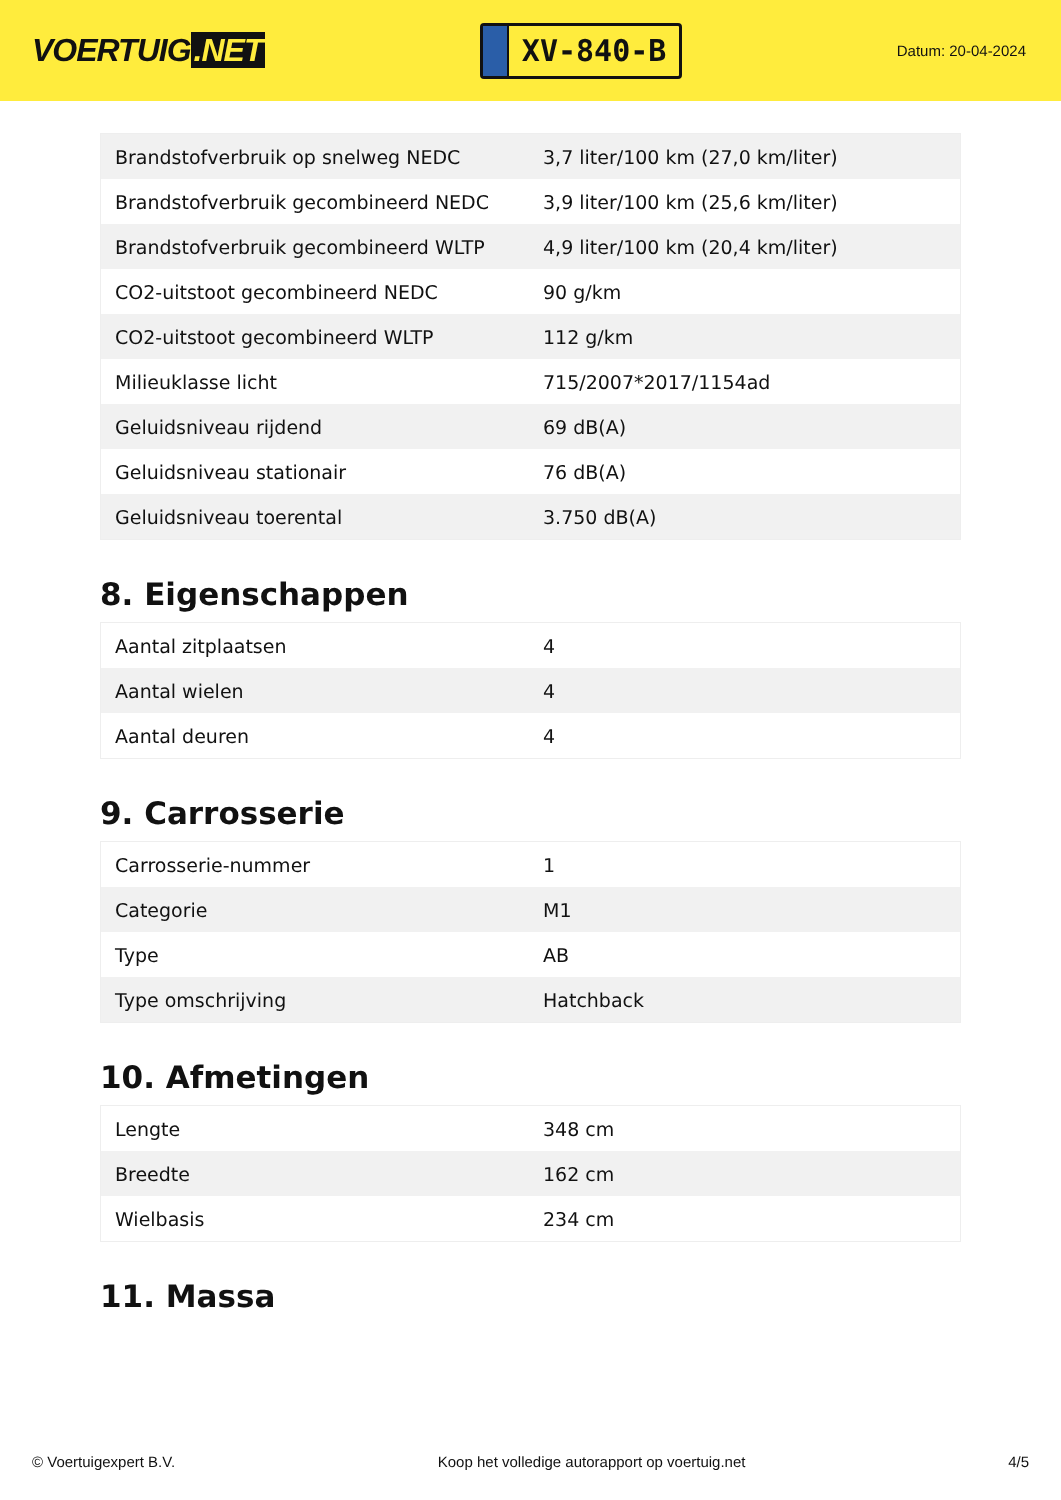VOERTUIG.NET
XV-840-B
Datum: 20-04-2024
| Brandstofverbruik op snelweg NEDC | 3,7 liter/100 km (27,0 km/liter) |
| Brandstofverbruik gecombineerd NEDC | 3,9 liter/100 km (25,6 km/liter) |
| Brandstofverbruik gecombineerd WLTP | 4,9 liter/100 km (20,4 km/liter) |
| CO2-uitstoot gecombineerd NEDC | 90 g/km |
| CO2-uitstoot gecombineerd WLTP | 112 g/km |
| Milieuklasse licht | 715/2007*2017/1154ad |
| Geluidsniveau rijdend | 69 dB(A) |
| Geluidsniveau stationair | 76 dB(A) |
| Geluidsniveau toerental | 3.750 dB(A) |
8. Eigenschappen
| Aantal zitplaatsen | 4 |
| Aantal wielen | 4 |
| Aantal deuren | 4 |
9. Carrosserie
| Carrosserie-nummer | 1 |
| Categorie | M1 |
| Type | AB |
| Type omschrijving | Hatchback |
10. Afmetingen
| Lengte | 348 cm |
| Breedte | 162 cm |
| Wielbasis | 234 cm |
11. Massa
© Voertuigexpert B.V. Koop het volledige autorapport op voertuig.net 4/5